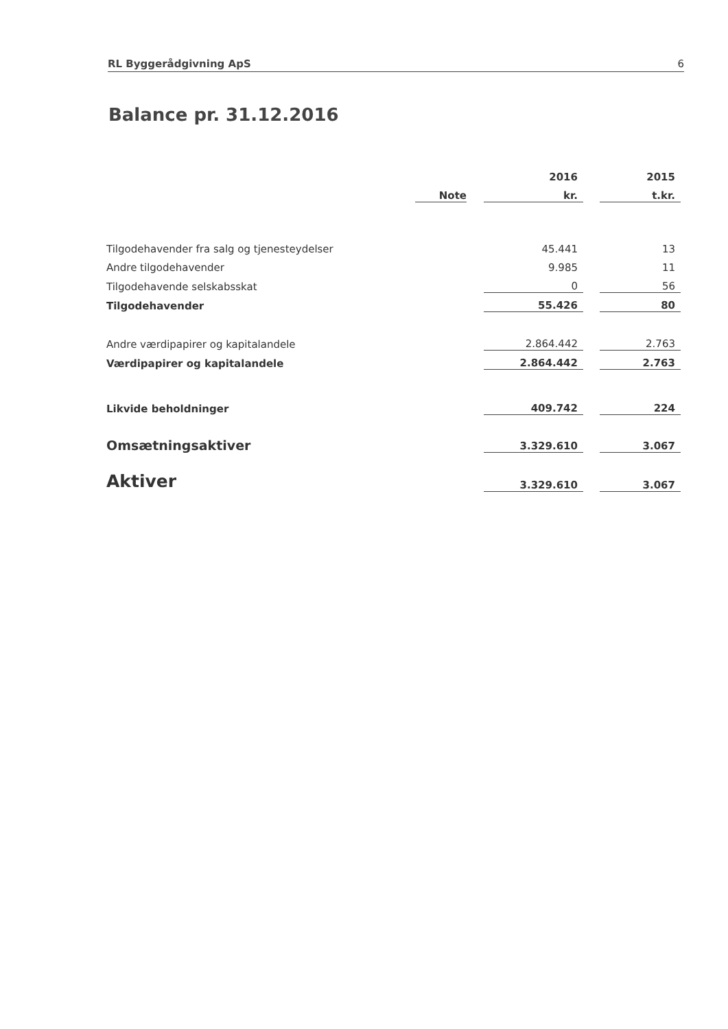RL Byggerådgivning ApS 6
Balance pr. 31.12.2016
| | | | 2016 | | 2015 |
| --- | --- | --- | --- | --- | --- |
| | Note | | kr. | | t.kr. |
| Tilgodehavender fra salg og tjenesteydelser | | | 45.441 | | 13 |
| Andre tilgodehavender | | | 9.985 | | 11 |
| Tilgodehavende selskabsskat | | | 0 | | 56 |
| Tilgodehavender | | | 55.426 | | 80 |
| Andre værdipapirer og kapitalandele | | | 2.864.442 | | 2.763 |
| Værdipapirer og kapitalandele | | | 2.864.442 | | 2.763 |
| Likvide beholdninger | | | 409.742 | | 224 |
| Omsætningsaktiver | | | 3.329.610 | | 3.067 |
| Aktiver | | | 3.329.610 | | 3.067 |